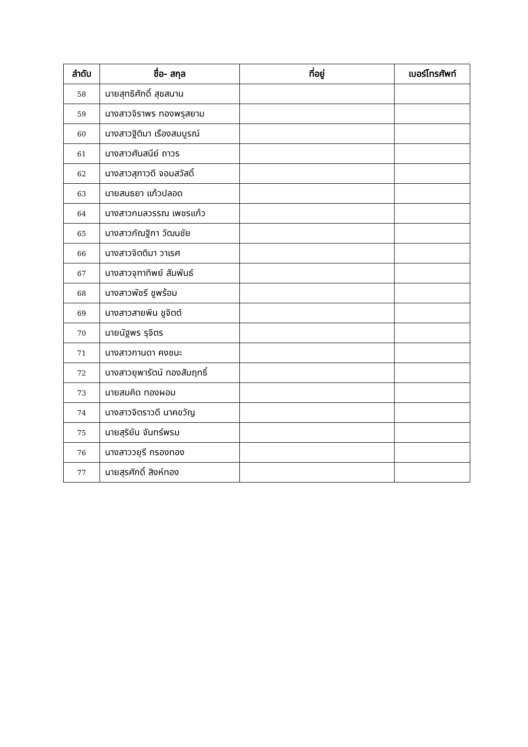| ลำดับ | ชื่อ- สกุล | ที่อยู่ | เบอร์โทรศัพท์ |
| --- | --- | --- | --- |
| 58 | นายสุทธิศักดิ์ สุขสนาน | | |
| 59 | นางสาวจิราพร ทองพรุสยาม | | |
| 60 | นางสาวฐิติมา เรืองสมบูรณ์ | | |
| 61 | นางสาวศันสนีย์ ถาวร | | |
| 62 | นางสาวสุภาวดี จอมสวัสดิ์ | | |
| 63 | นายสนธยา แก้วปลอด | | |
| 64 | นางสาวกมลวรรณ เพชรแก้ว | | |
| 65 | นางสาวกัณฐิกา วัฒนชัย | | |
| 66 | นางสาวจิตติมา วาเรศ | | |
| 67 | นางสาวจุฑาทิพย์ สัมพันธ์ | | |
| 68 | นางสาวพัชรี ชูพร้อม | | |
| 69 | นางสาวสายพิน ชูจิตต์ | | |
| 70 | นายนัฐพร รุจิตร | | |
| 71 | นางสาวกานดา คงชนะ | | |
| 72 | นางสาวยุพารัตน์ ทองสัมฤทธิ์ | | |
| 73 | นายสมคิด ทองผอม | | |
| 74 | นางสาวจิตราวดี นาคขวัญ | | |
| 75 | นายสุริยัน จันทร์พรม | | |
| 76 | นางสาววยุรี กรองทอง | | |
| 77 | นายสุรศักดิ์ สิงห์ทอง | | |